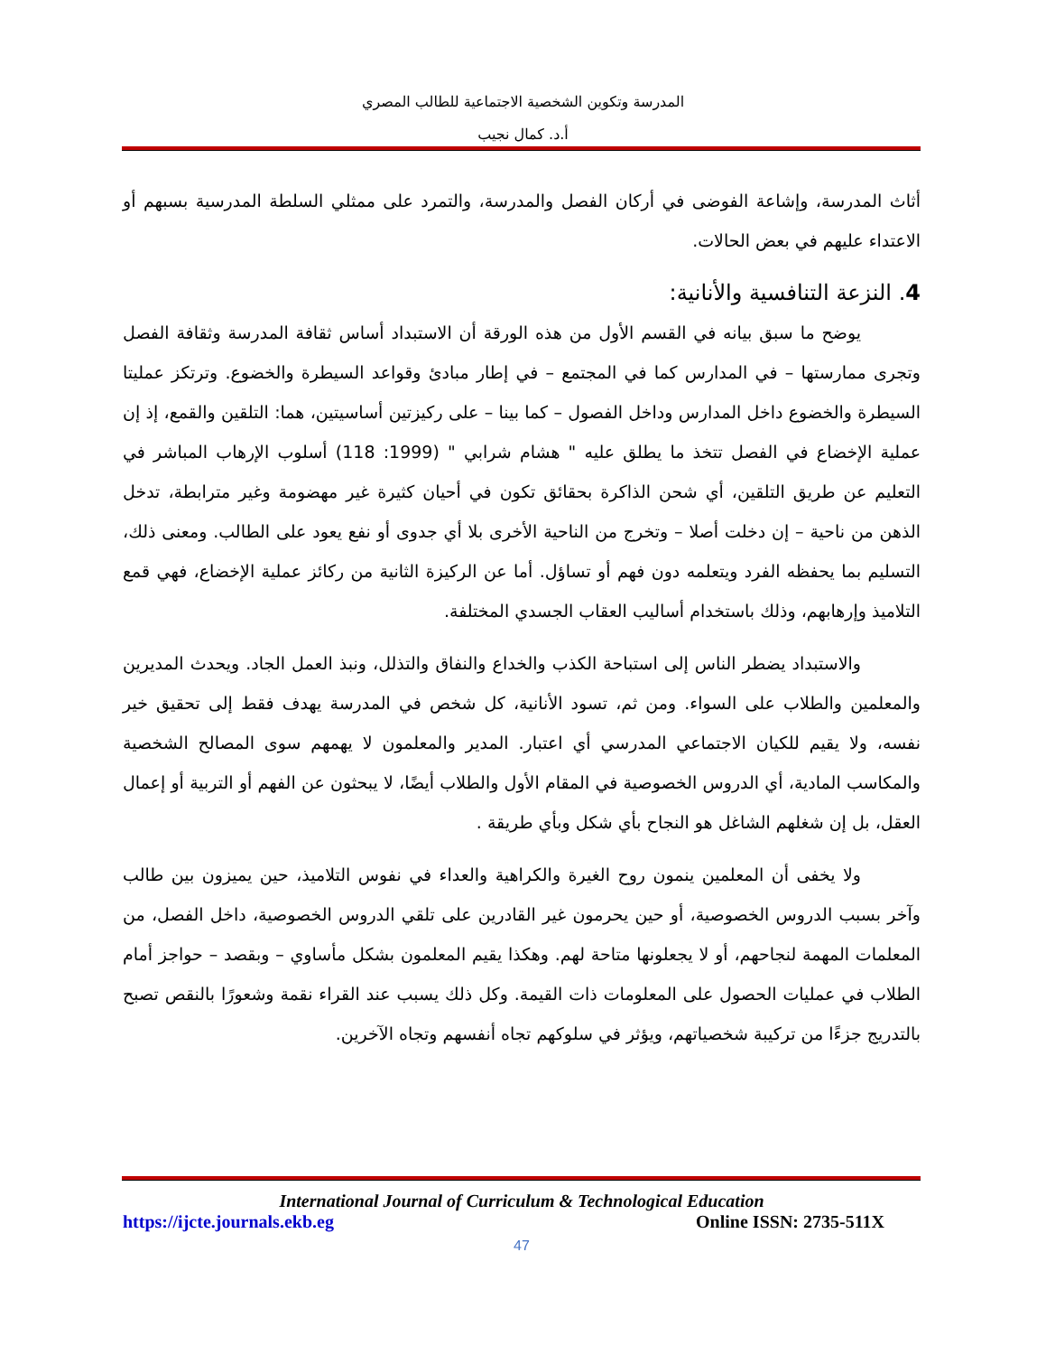المدرسة وتكوين الشخصية الاجتماعية للطالب المصري
أ.د. كمال نجيب
أثاث المدرسة، وإشاعة الفوضى في أركان الفصل والمدرسة، والتمرد على ممثلي السلطة المدرسية بسبهم أو الاعتداء عليهم في بعض الحالات.
4. النزعة التنافسية والأنانية:
يوضح ما سبق بيانه في القسم الأول من هذه الورقة أن الاستبداد أساس ثقافة المدرسة وثقافة الفصل وتجرى ممارستها – في المدارس كما في المجتمع – في إطار مبادئ وقواعد السيطرة والخضوع. وترتكز عمليتا السيطرة والخضوع داخل المدارس وداخل الفصول – كما بينا – على ركيزتين أساسيتين، هما: التلقين والقمع، إذ إن عملية الإخضاع في الفصل تتخذ ما يطلق عليه " هشام شرابي " (1999: 118) أسلوب الإرهاب المباشر في التعليم عن طريق التلقين، أي شحن الذاكرة بحقائق تكون في أحيان كثيرة غير مهضومة وغير مترابطة، تدخل الذهن من ناحية – إن دخلت أصلا – وتخرج من الناحية الأخرى بلا أي جدوى أو نفع يعود على الطالب. ومعنى ذلك، التسليم بما يحفظه الفرد ويتعلمه دون فهم أو تساؤل. أما عن الركيزة الثانية من ركائز عملية الإخضاع، فهي قمع التلاميذ وإرهابهم، وذلك باستخدام أساليب العقاب الجسدي المختلفة.
والاستبداد يضطر الناس إلى استباحة الكذب والخداع والنفاق والتذلل، ونبذ العمل الجاد. ويحدث المديرين والمعلمين والطلاب على السواء. ومن ثم، تسود الأنانية، كل شخص في المدرسة يهدف فقط إلى تحقيق خير نفسه، ولا يقيم للكيان الاجتماعي المدرسي أي اعتبار. المدير والمعلمون لا يهمهم سوى المصالح الشخصية والمكاسب المادية، أي الدروس الخصوصية في المقام الأول والطلاب أيضًا، لا يبحثون عن الفهم أو التربية أو إعمال العقل، بل إن شغلهم الشاغل هو النجاح بأي شكل وبأي طريقة .
ولا يخفى أن المعلمين ينمون روح الغيرة والكراهية والعداء في نفوس التلاميذ، حين يميزون بين طالب وآخر بسبب الدروس الخصوصية، أو حين يحرمون غير القادرين على تلقي الدروس الخصوصية، داخل الفصل، من المعلمات المهمة لنجاحهم، أو لا يجعلونها متاحة لهم. وهكذا يقيم المعلمون بشكل مأساوي – وبقصد – حواجز أمام الطلاب في عمليات الحصول على المعلومات ذات القيمة. وكل ذلك يسبب عند القراء نقمة وشعورًا بالنقص تصبح بالتدريج جزءًا من تركيبة شخصياتهم، ويؤثر في سلوكهم تجاه أنفسهم وتجاه الآخرين.
International Journal of Curriculum & Technological Education
https://ijcte.journals.ekb.eg Online ISSN: 2735-511X
47